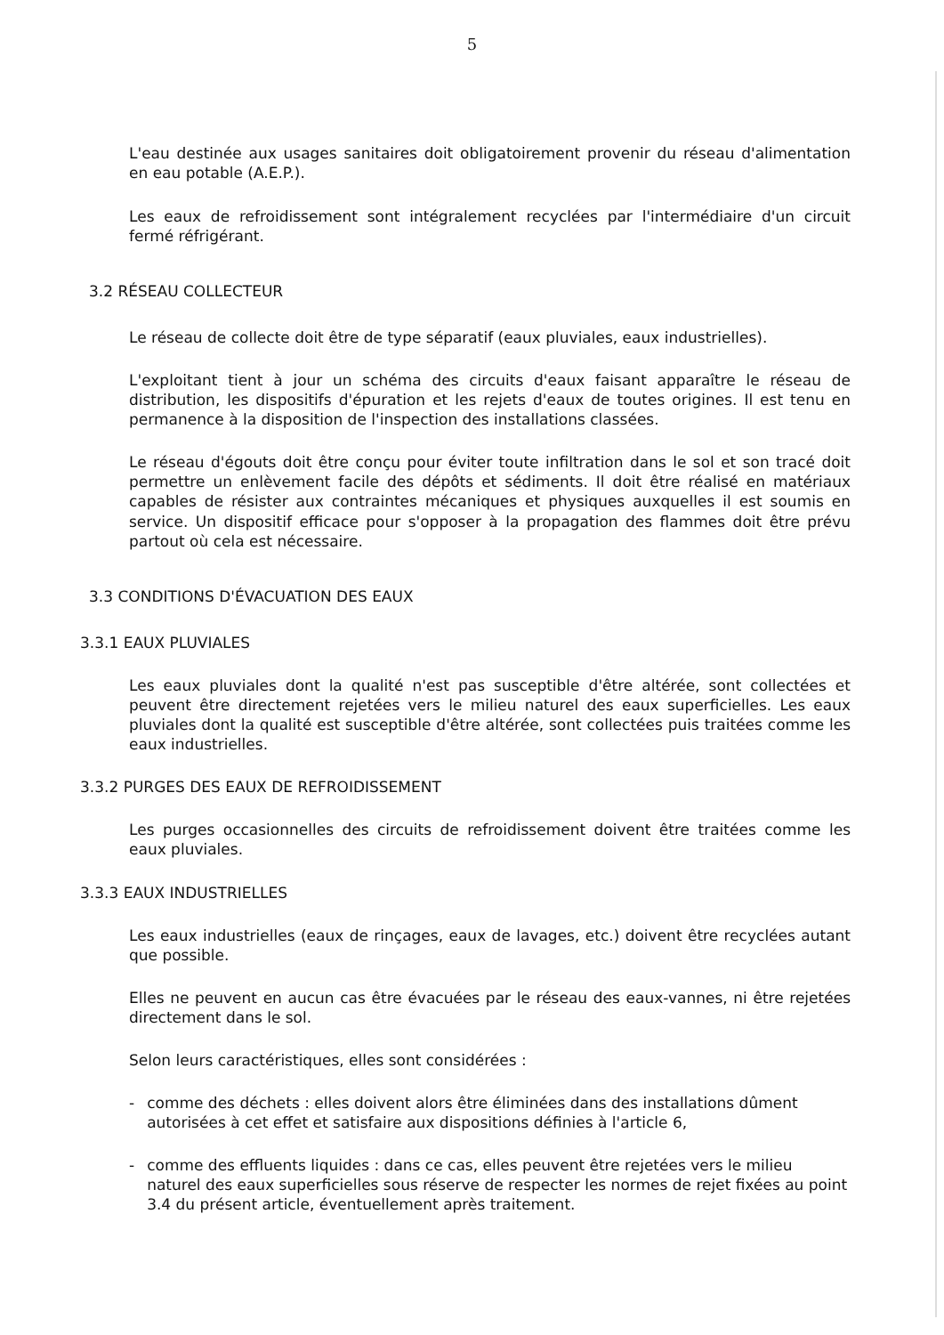5
L'eau destinée aux usages sanitaires doit obligatoirement provenir du réseau d'alimentation en eau potable (A.E.P.).
Les eaux de refroidissement sont intégralement recyclées par l'intermédiaire d'un circuit fermé réfrigérant.
3.2 RÉSEAU COLLECTEUR
Le réseau de collecte doit être de type séparatif (eaux pluviales, eaux industrielles).
L'exploitant tient à jour un schéma des circuits d'eaux faisant apparaître le réseau de distribution, les dispositifs d'épuration et les rejets d'eaux de toutes origines. Il est tenu en permanence à la disposition de l'inspection des installations classées.
Le réseau d'égouts doit être conçu pour éviter toute infiltration dans le sol et son tracé doit permettre un enlèvement facile des dépôts et sédiments. Il doit être réalisé en matériaux capables de résister aux contraintes mécaniques et physiques auxquelles il est soumis en service. Un dispositif efficace pour s'opposer à la propagation des flammes doit être prévu partout où cela est nécessaire.
3.3 CONDITIONS D'ÉVACUATION DES EAUX
3.3.1 EAUX PLUVIALES
Les eaux pluviales dont la qualité n'est pas susceptible d'être altérée, sont collectées et peuvent être directement rejetées vers le milieu naturel des eaux superficielles. Les eaux pluviales dont la qualité est susceptible d'être altérée, sont collectées puis traitées comme les eaux industrielles.
3.3.2 PURGES DES EAUX DE REFROIDISSEMENT
Les purges occasionnelles des circuits de refroidissement doivent être traitées comme les eaux pluviales.
3.3.3 EAUX INDUSTRIELLES
Les eaux industrielles (eaux de rinçages, eaux de lavages, etc.) doivent être recyclées autant que possible.
Elles ne peuvent en aucun cas être évacuées par le réseau des eaux-vannes, ni être rejetées directement dans le sol.
Selon leurs caractéristiques, elles sont considérées :
- comme des déchets : elles doivent alors être éliminées dans des installations dûment autorisées à cet effet et satisfaire aux dispositions définies à l'article 6,
- comme des effluents liquides : dans ce cas, elles peuvent être rejetées vers le milieu naturel des eaux superficielles sous réserve de respecter les normes de rejet fixées au point 3.4 du présent article, éventuellement après traitement.